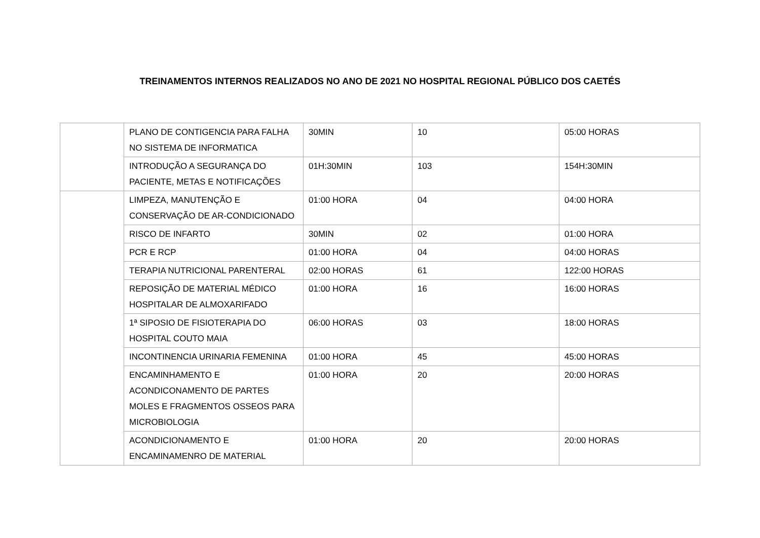TREINAMENTOS INTERNOS REALIZADOS NO ANO DE 2021 NO HOSPITAL REGIONAL PÚBLICO DOS CAETÉS
| | PLANO DE CONTIGENCIA PARA FALHA NO SISTEMA DE INFORMATICA | 30MIN | 10 | 05:00 HORAS |
| | INTRODUÇÃO A SEGURANÇA DO PACIENTE, METAS E NOTIFICAÇÕES | 01H:30MIN | 103 | 154H:30MIN |
| | LIMPEZA, MANUTENÇÃO E CONSERVAÇÃO DE AR-CONDICIONADO | 01:00 HORA | 04 | 04:00 HORA |
| | RISCO DE INFARTO | 30MIN | 02 | 01:00 HORA |
| | PCR E RCP | 01:00 HORA | 04 | 04:00 HORAS |
| | TERAPIA NUTRICIONAL PARENTERAL | 02:00 HORAS | 61 | 122:00 HORAS |
| | REPOSIÇÃO DE MATERIAL MÉDICO HOSPITALAR DE ALMOXARIFADO | 01:00 HORA | 16 | 16:00 HORAS |
| | 1ª SIPOSIO DE FISIOTERAPIA DO HOSPITAL COUTO MAIA | 06:00 HORAS | 03 | 18:00 HORAS |
| | INCONTINENCIA URINARIA FEMENINA | 01:00 HORA | 45 | 45:00 HORAS |
| | ENCAMINHAMENTO E ACONDICONAMENTO DE PARTES MOLES E FRAGMENTOS OSSEOS PARA MICROBIOLOGIA | 01:00 HORA | 20 | 20:00 HORAS |
| | ACONDICIONAMENTO E ENCAMINAMENRO DE MATERIAL | 01:00 HORA | 20 | 20:00 HORAS |